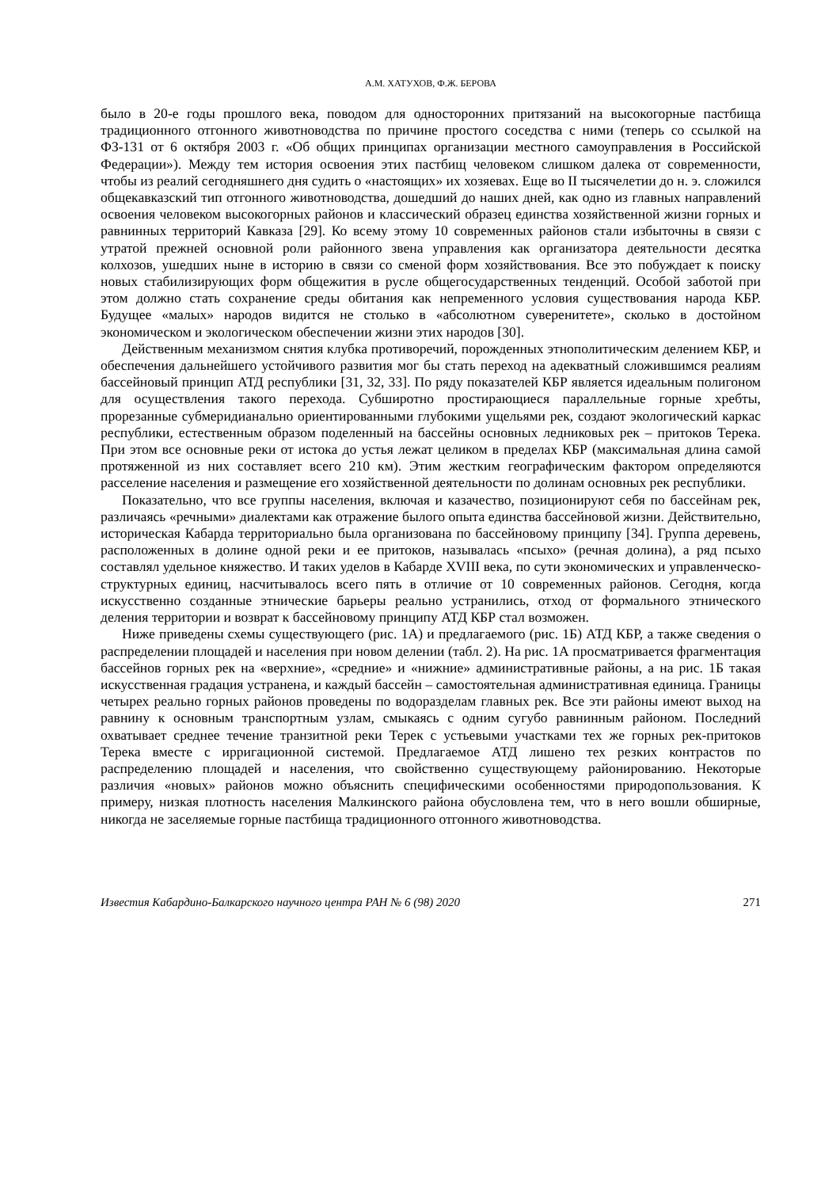А.М. ХАТУХОВ, Ф.Ж. БЕРОВА
было в 20-е годы прошлого века, поводом для односторонних притязаний на высокогорные пастбища традиционного отгонного животноводства по причине простого соседства с ними (теперь со ссылкой на ФЗ-131 от 6 октября 2003 г. «Об общих принципах организации местного самоуправления в Российской Федерации»). Между тем история освоения этих пастбищ человеком слишком далека от современности, чтобы из реалий сегодняшнего дня судить о «настоящих» их хозяевах. Еще во II тысячелетии до н. э. сложился общекавказский тип отгонного животноводства, дошедший до наших дней, как одно из главных направлений освоения человеком высокогорных районов и классический образец единства хозяйственной жизни горных и равнинных территорий Кавказа [29]. Ко всему этому 10 современных районов стали избыточны в связи с утратой прежней основной роли районного звена управления как организатора деятельности десятка колхозов, ушедших ныне в историю в связи со сменой форм хозяйствования. Все это побуждает к поиску новых стабилизирующих форм общежития в русле общегосударственных тенденций. Особой заботой при этом должно стать сохранение среды обитания как непременного условия существования народа КБР. Будущее «малых» народов видится не столько в «абсолютном суверенитете», сколько в достойном экономическом и экологическом обеспечении жизни этих народов [30].
Действенным механизмом снятия клубка противоречий, порожденных этнополитическим делением КБР, и обеспечения дальнейшего устойчивого развития мог бы стать переход на адекватный сложившимся реалиям бассейновый принцип АТД республики [31, 32, 33]. По ряду показателей КБР является идеальным полигоном для осуществления такого перехода. Субширотно простирающиеся параллельные горные хребты, прорезанные субмеридианально ориентированными глубокими ущельями рек, создают экологический каркас республики, естественным образом поделенный на бассейны основных ледниковых рек – притоков Терека. При этом все основные реки от истока до устья лежат целиком в пределах КБР (максимальная длина самой протяженной из них составляет всего 210 км). Этим жестким географическим фактором определяются расселение населения и размещение его хозяйственной деятельности по долинам основных рек республики.
Показательно, что все группы населения, включая и казачество, позиционируют себя по бассейнам рек, различаясь «речными» диалектами как отражение былого опыта единства бассейновой жизни. Действительно, историческая Кабарда территориально была организована по бассейновому принципу [34]. Группа деревень, расположенных в долине одной реки и ее притоков, называлась «псыхо» (речная долина), а ряд псыхо составлял удельное княжество. И таких уделов в Кабарде XVIII века, по сути экономических и управленческо-структурных единиц, насчитывалось всего пять в отличие от 10 современных районов. Сегодня, когда искусственно созданные этнические барьеры реально устранились, отход от формального этнического деления территории и возврат к бассейновому принципу АТД КБР стал возможен.
Ниже приведены схемы существующего (рис. 1А) и предлагаемого (рис. 1Б) АТД КБР, а также сведения о распределении площадей и населения при новом делении (табл. 2). На рис. 1А просматривается фрагментация бассейнов горных рек на «верхние», «средние» и «нижние» административные районы, а на рис. 1Б такая искусственная градация устранена, и каждый бассейн – самостоятельная административная единица. Границы четырех реально горных районов проведены по водоразделам главных рек. Все эти районы имеют выход на равнину к основным транспортным узлам, смыкаясь с одним сугубо равнинным районом. Последний охватывает среднее течение транзитной реки Терек с устьевыми участками тех же горных рек-притоков Терека вместе с ирригационной системой. Предлагаемое АТД лишено тех резких контрастов по распределению площадей и населения, что свойственно существующему районированию. Некоторые различия «новых» районов можно объяснить специфическими особенностями природопользования. К примеру, низкая плотность населения Малкинского района обусловлена тем, что в него вошли обширные, никогда не заселяемые горные пастбища традиционного отгонного животноводства.
Известия Кабардино-Балкарского научного центра РАН № 6 (98) 2020 271